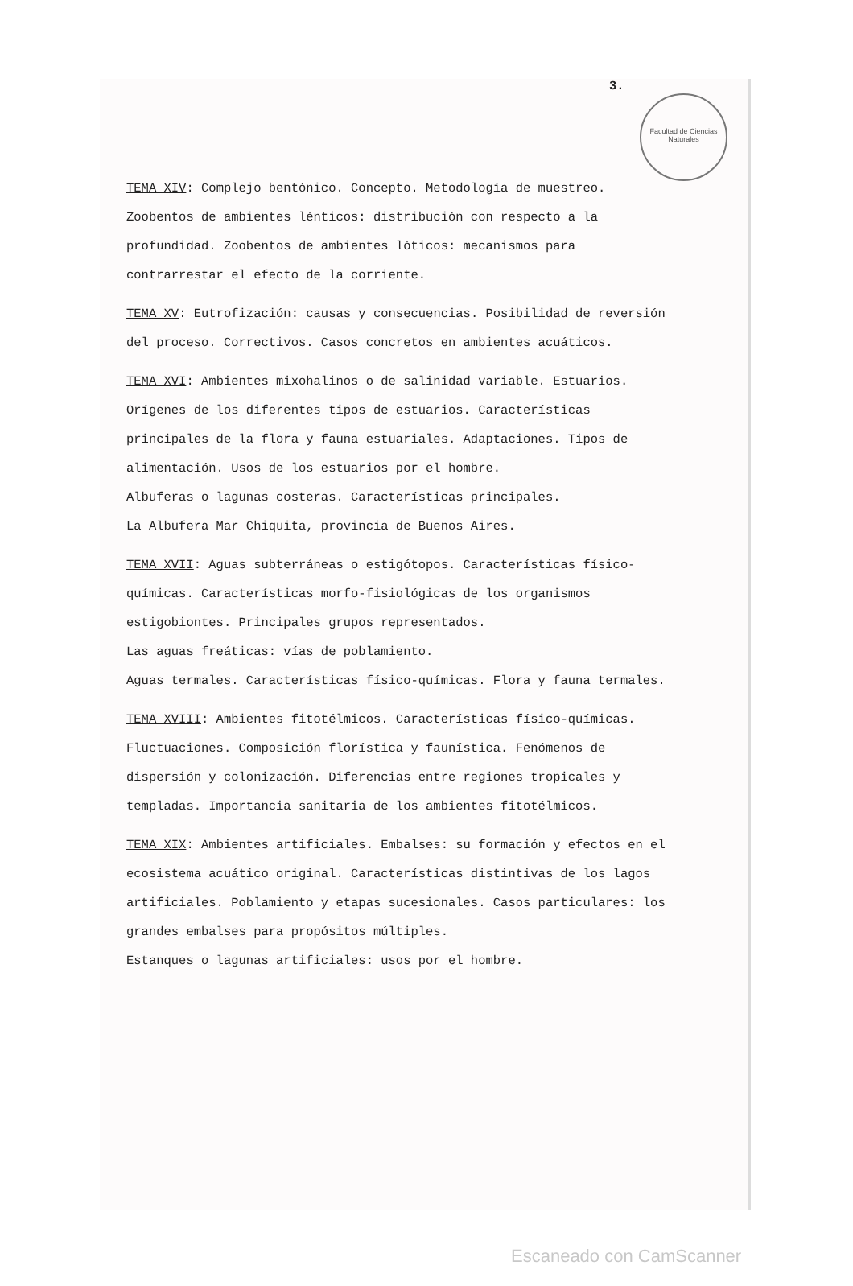Facultad de Ciencias Naturales
3.
TEMA XIV: Complejo bentónico. Concepto. Metodología de muestreo. Zoobentos de ambientes lénticos: distribución con respecto a la profundidad. Zoobentos de ambientes lóticos: mecanismos para contrarrestar el efecto de la corriente.
TEMA XV: Eutrofización: causas y consecuencias. Posibilidad de reversión del proceso. Correctivos. Casos concretos en ambientes acuáticos.
TEMA XVI: Ambientes mixohalinos o de salinidad variable. Estuarios. Orígenes de los diferentes tipos de estuarios. Características principales de la flora y fauna estuariales. Adaptaciones. Tipos de alimentación. Usos de los estuarios por el hombre.
Albuferas o lagunas costeras. Características principales.
La Albufera Mar Chiquita, provincia de Buenos Aires.
TEMA XVII: Aguas subterráneas o estigótopos. Características físico-químicas. Características morfo-fisiológicas de los organismos estigobiontes. Principales grupos representados.
Las aguas freáticas: vías de poblamiento.
Aguas termales. Características físico-químicas. Flora y fauna termales.
TEMA XVIII: Ambientes fitotélmicos. Características físico-químicas. Fluctuaciones. Composición florística y faunística. Fenómenos de dispersión y colonización. Diferencias entre regiones tropicales y templadas. Importancia sanitaria de los ambientes fitotélmicos.
TEMA XIX: Ambientes artificiales. Embalses: su formación y efectos en el ecosistema acuático original. Características distintivas de los lagos artificiales. Poblamiento y etapas sucesionales. Casos particulares: los grandes embalses para propósitos múltiples.
Estanques o lagunas artificiales: usos por el hombre.
Escaneado con CamScanner